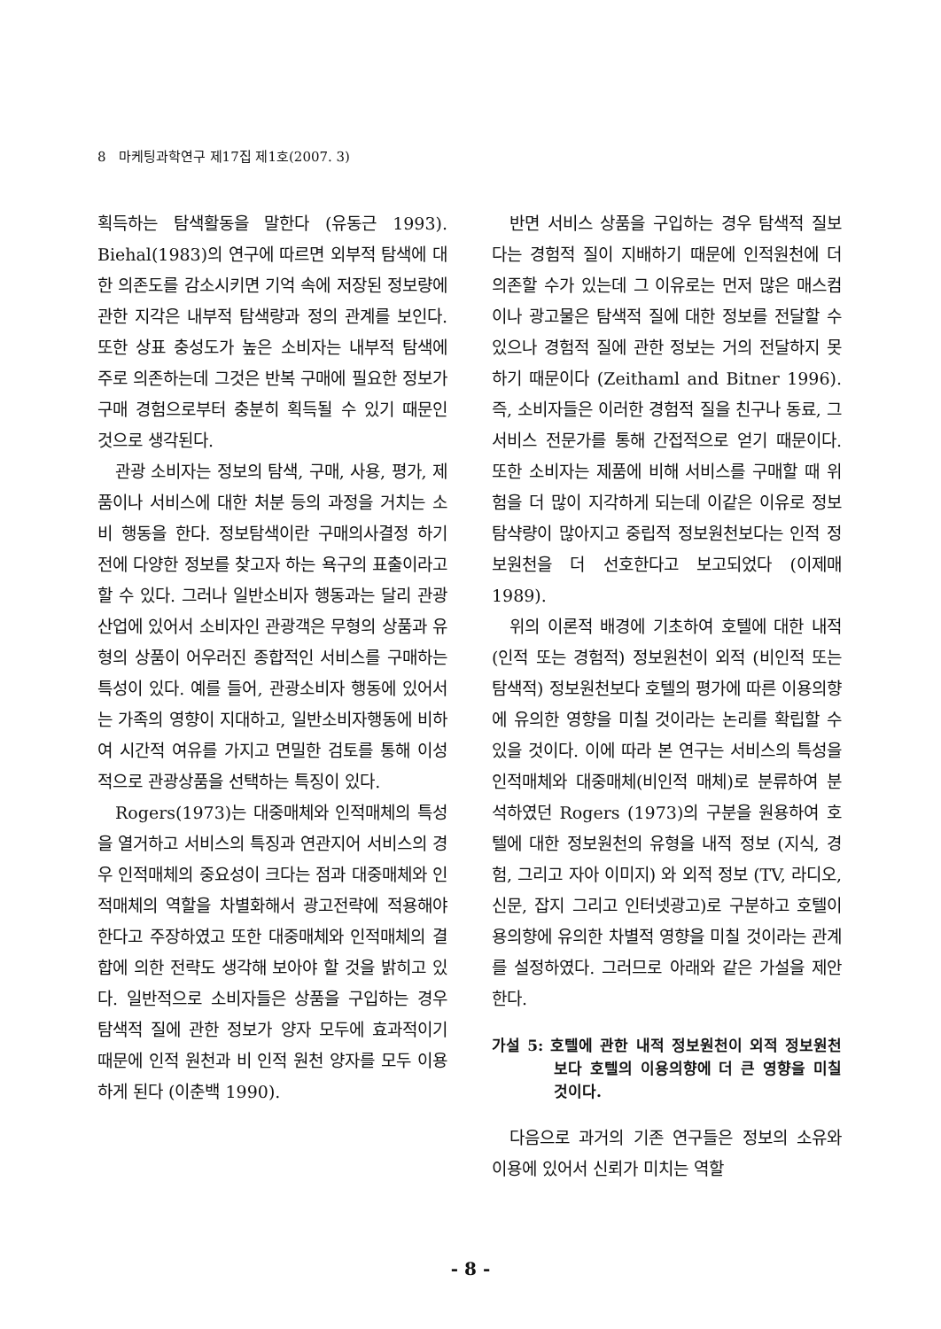8 마케팅과학연구 제17집 제1호(2007. 3)
획득하는 탐색활동을 말한다 (유동근 1993). Biehal(1983)의 연구에 따르면 외부적 탐색에 대한 의존도를 감소시키면 기억 속에 저장된 정보량에 관한 지각은 내부적 탐색량과 정의 관계를 보인다. 또한 상표 충성도가 높은 소비자는 내부적 탐색에 주로 의존하는데 그것은 반복 구매에 필요한 정보가 구매 경험으로부터 충분히 획득될 수 있기 때문인 것으로 생각된다.
관광 소비자는 정보의 탐색, 구매, 사용, 평가, 제품이나 서비스에 대한 처분 등의 과정을 거치는 소비 행동을 한다. 정보탐색이란 구매의사결정 하기 전에 다양한 정보를 찾고자 하는 욕구의 표출이라고 할 수 있다. 그러나 일반소비자 행동과는 달리 관광산업에 있어서 소비자인 관광객은 무형의 상품과 유형의 상품이 어우러진 종합적인 서비스를 구매하는 특성이 있다. 예를 들어, 관광소비자 행동에 있어서는 가족의 영향이 지대하고, 일반소비자행동에 비하여 시간적 여유를 가지고 면밀한 검토를 통해 이성적으로 관광상품을 선택하는 특징이 있다.
Rogers(1973)는 대중매체와 인적매체의 특성을 열거하고 서비스의 특징과 연관지어 서비스의 경우 인적매체의 중요성이 크다는 점과 대중매체와 인적매체의 역할을 차별화해서 광고전략에 적용해야 한다고 주장하였고 또한 대중매체와 인적매체의 결합에 의한 전략도 생각해 보아야 할 것을 밝히고 있다. 일반적으로 소비자들은 상품을 구입하는 경우 탐색적 질에 관한 정보가 양자 모두에 효과적이기 때문에 인적 원천과 비 인적 원천 양자를 모두 이용하게 된다 (이춘백 1990).
반면 서비스 상품을 구입하는 경우 탐색적 질보다는 경험적 질이 지배하기 때문에 인적원천에 더 의존할 수가 있는데 그 이유로는 먼저 많은 매스컴이나 광고물은 탐색적 질에 대한 정보를 전달할 수 있으나 경험적 질에 관한 정보는 거의 전달하지 못하기 때문이다 (Zeithaml and Bitner 1996). 즉, 소비자들은 이러한 경험적 질을 친구나 동료, 그 서비스 전문가를 통해 간접적으로 얻기 때문이다. 또한 소비자는 제품에 비해 서비스를 구매할 때 위험을 더 많이 지각하게 되는데 이같은 이유로 정보 탐샥량이 많아지고 중립적 정보원천보다는 인적 정보원천을 더 선호한다고 보고되었다 (이제매 1989).
위의 이론적 배경에 기초하여 호텔에 대한 내적(인적 또는 경험적) 정보원천이 외적 (비인적 또는 탐색적) 정보원천보다 호텔의 평가에 따른 이용의향에 유의한 영향을 미칠 것이라는 논리를 확립할 수 있을 것이다. 이에 따라 본 연구는 서비스의 특성을 인적매체와 대중매체(비인적 매체)로 분류하여 분석하였던 Rogers (1973)의 구분을 원용하여 호텔에 대한 정보원천의 유형을 내적 정보 (지식, 경험, 그리고 자아 이미지) 와 외적 정보 (TV, 라디오, 신문, 잡지 그리고 인터넷광고)로 구분하고 호텔이용의향에 유의한 차별적 영향을 미칠 것이라는 관계를 설정하였다. 그러므로 아래와 같은 가설을 제안한다.
가설 5: 호텔에 관한 내적 정보원천이 외적 정보원천보다 호텔의 이용의향에 더 큰 영향을 미칠 것이다.
다음으로 과거의 기존 연구들은 정보의 소유와 이용에 있어서 신뢰가 미치는 역할
- 8 -